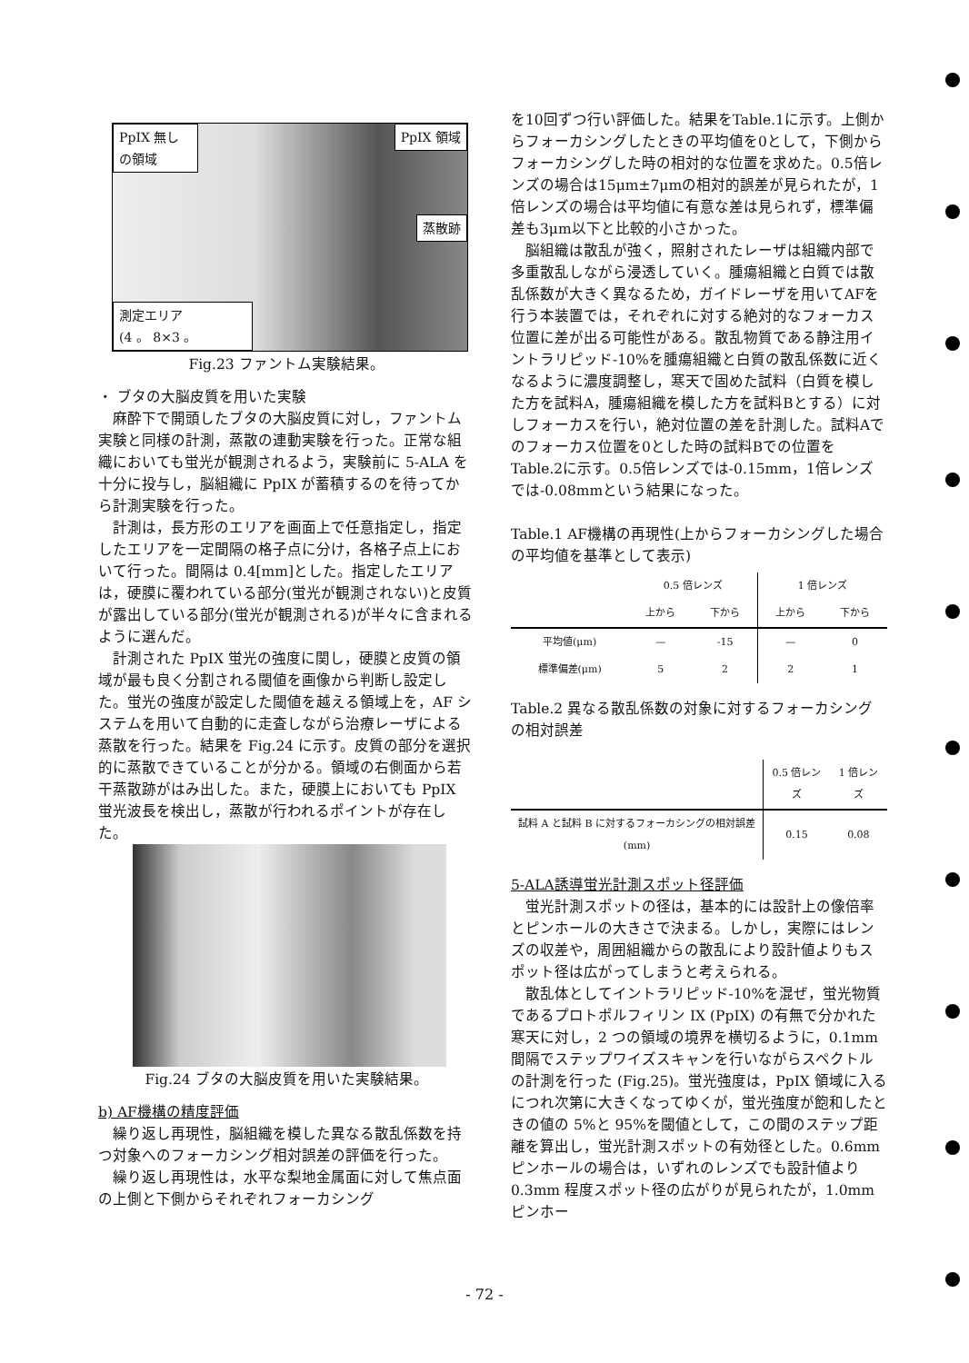PpIX 無しの領域
PpIX 領域
蒸散跡
測定エリア
(4 。 8×3 。
Fig.23 ファントム実験結果。
・ ブタの大脳皮質を用いた実験
麻酔下で開頭したブタの大脳皮質に対し，ファントム実験と同様の計測，蒸散の連動実験を行った。正常な組織においても蛍光が観測されるよう，実験前に 5-ALA を十分に投与し，脳組織に PpIX が蓄積するのを待ってから計測実験を行った。
計測は，長方形のエリアを画面上で任意指定し，指定したエリアを一定間隔の格子点に分け，各格子点上において行った。間隔は 0.4[mm]とした。指定したエリアは，硬膜に覆われている部分(蛍光が観測されない)と皮質が露出している部分(蛍光が観測される)が半々に含まれるように選んだ。
計測された PpIX 蛍光の強度に関し，硬膜と皮質の領域が最も良く分割される閾値を画像から判断し設定した。蛍光の強度が設定した閾値を越える領域上を，AF システムを用いて自動的に走査しながら治療レーザによる蒸散を行った。結果を Fig.24 に示す。皮質の部分を選択的に蒸散できていることが分かる。領域の右側面から若干蒸散跡がはみ出した。また，硬膜上においても PpIX 蛍光波長を検出し，蒸散が行われるポイントが存在した。
Fig.24 ブタの大脳皮質を用いた実験結果。
b) AF機構の精度評価
繰り返し再現性，脳組織を模した異なる散乱係数を持つ対象へのフォーカシング相対誤差の評価を行った。
繰り返し再現性は，水平な梨地金属面に対して焦点面の上側と下側からそれぞれフォーカシング
を10回ずつ行い評価した。結果をTable.1に示す。上側からフォーカシングしたときの平均値を0として，下側からフォーカシングした時の相対的な位置を求めた。0.5倍レンズの場合は15μm±7μmの相対的誤差が見られたが，1倍レンズの場合は平均値に有意な差は見られず，標準偏差も3μm以下と比較的小さかった。
脳組織は散乱が強く，照射されたレーザは組織内部で多重散乱しながら浸透していく。腫瘍組織と白質では散乱係数が大きく異なるため，ガイドレーザを用いてAFを行う本装置では，それぞれに対する絶対的なフォーカス位置に差が出る可能性がある。散乱物質である静注用イントラリピッド-10%を腫瘍組織と白質の散乱係数に近くなるように濃度調整し，寒天で固めた試料（白質を模した方を試料A，腫瘍組織を模した方を試料Bとする）に対しフォーカスを行い，絶対位置の差を計測した。試料Aでのフォーカス位置を0とした時の試料Bでの位置をTable.2に示す。0.5倍レンズでは-0.15mm，1倍レンズでは-0.08mmという結果になった。
Table.1 AF機構の再現性(上からフォーカシングした場合の平均値を基準として表示)
| | 0.5 倍レンズ | | 1 倍レンズ | |
| --- | --- | --- | --- | --- |
| | 上から | 下から | 上から | 下から |
| 平均値(μm) | — | -15 | — | 0 |
| 標準偏差(μm) | 5 | 2 | 2 | 1 |
Table.2 異なる散乱係数の対象に対するフォーカシングの相対誤差
| | 0.5 倍レンズ | 1 倍レンズ |
| --- | --- | --- |
| 試料 A と試料 B に対するフォーカシングの相対誤差 (mm) | 0.15 | 0.08 |
5-ALA誘導蛍光計測スポット径評価
蛍光計測スポットの径は，基本的には設計上の像倍率とピンホールの大きさで決まる。しかし，実際にはレンズの収差や，周囲組織からの散乱により設計値よりもスポット径は広がってしまうと考えられる。
散乱体としてイントラリピッド-10%を混ぜ，蛍光物質であるプロトポルフィリン IX (PpIX) の有無で分かれた寒天に対し，2 つの領域の境界を横切るように，0.1mm 間隔でステップワイズスキャンを行いながらスペクトルの計測を行った (Fig.25)。蛍光強度は，PpIX 領域に入るにつれ次第に大きくなってゆくが，蛍光強度が飽和したときの値の 5%と 95%を閾値として，この間のステップ距離を算出し，蛍光計測スポットの有効径とした。0.6mm ピンホールの場合は，いずれのレンズでも設計値より 0.3mm 程度スポット径の広がりが見られたが，1.0mm ピンホー
- 72 -